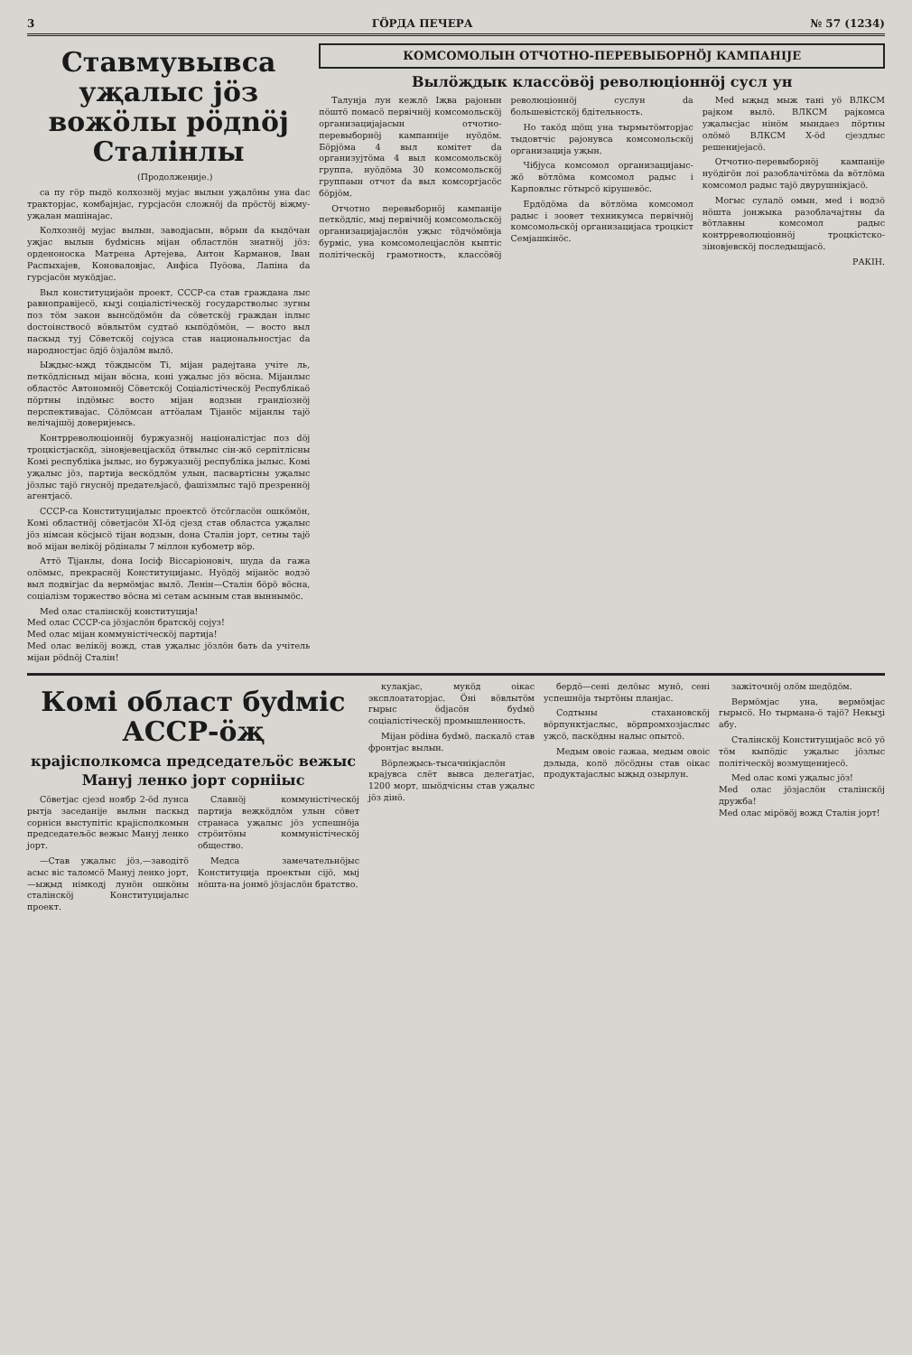3 ГӦРДА ПЕЧЕРА № 57 (1234)
Ставмувывса уҗалыс јӧз вожӧлы рӧдnӧј Сталінлы
(Продолжеңије.)
са пу гӧр пыдӧ колхознӧј мујас вылын уҗалӧны уна dас тракторјас, комбајнјас, гурсјасӧн сложнӧј da прӧстӧј віҗму-уҗалан машінајас.
Колхознӧј мујас вылын, заводјасын, вӧрын da кыдӧчан уҗјас вылын бydміснь мijан областлӧн знатнӧј јӧз: орденоноска Матрена Артејева, Антон Карманов, Іван Распыхајев, Коноваловјас, Анфіса Пуӧова, Лапіна da гурсјасӧн мукӧдјас.
Выл конституцијаӧн проект, СССР-са став граждана лыс равноправіјесӧ, кыӡі соціалістіческӧј государстволыс зугны поз тӧм закон вынсӧдӧмӧн da сӧветскӧј граждан іnлыс dостоінствосӧ вӧвлытӧм судтаӧ кыпӧдӧмӧн, — восто выл паскыд туј Сӧветскӧј сојузса став национальностјас da народностјас ӧдјӧ ӧзјалӧм вылӧ.
Ыҗдыс-ыҗд тӧждысӧм Ті, мijан радејтана учіте ль, петкӧдлісныд мijан вӧсна, коні уҗалыс јӧз вӧсна. Мijанлыс областӧс Автономнӧј Сӧветскӧј Соціалістіческӧј Республікаӧ пӧртны іnдӧмыс восто мijан водзын грандіознӧј перспективајас. Сӧлӧмсан аттӧалам Тіјанӧс мijанлы тајӧ велічајшӧј доверијеысь.
Контрреволюціоннӧј буржуазнӧј націоналістјас поз dӧј троцкістјаскӧд, зіновјевецјаскӧд ӧтвылыс сін-жӧ серпітлісны Комі республіка јылыс, но буржуазнӧј республіка јылыс. Комі уҗалыс јӧз, партија вескӧдлӧм улын, пасвартісны уҗалыс јӧзлыс тајӧ гнуснӧј предатељјасӧ, фашізмлыс тајӧ презреннӧј агентјасӧ.
СССР-са Конституцијалыс проектсӧ ӧтсӧгласӧн ошкӧмӧн, Комі областнӧј сӧветјасӧн XI-ӧд сјезд став областса уҗалыс јӧз німсан кӧсјысӧ тіјан водзын, dона Сталін јорт, сетны тајӧ воӧ мijан велікӧј рӧдіналы 7 міллон кубометр вӧр.
Аттӧ Тіјанлы, dона Іосіф Віссаріоновіч, шуда da гажа олӧмыс, прекраснӧј Конституцијаыс. Нуӧдӧј мijанӧс водзӧ выл подвігјас da вермӧмјас вылӧ. Ленін—Сталін бӧрӧ вӧсна, соціалізм торжество вӧсна мі сетам асыным став выннымӧс.
Мed олас сталінскӧј конституција!
Мed олас СССР-са јӧзјаслӧн братскӧј сојуз!
Мed олас мijан коммуністіческӧј партија!
Мed олас велікӧј вожд, став уҗалыс јӧзлӧн бать da учітель мijан рӧdnӧј Сталін!
КОМСОМОЛЫН ОТЧОТНО-ПЕРЕВЫБОРНӦЈ КАМПАНІЈЕ
Вылӧҗдык классӧвӧј революціоннӧј сусл ун
Талунја лун кежлӧ Іҗва рајонын пӧштӧ помасӧ первічнӧј комсомольскӧј организацијајасын отчотно-перевыборнӧј кампанніје нуӧдӧм. Бӧрјӧма 4 выл комітет da организујтӧма 4 выл комсомольскӧј группа, нуӧдӧма 30 комсомольскӧј группаын отчот da выл комсоргјасӧс бӧрјӧм.
Отчотно перевыборнӧј кампаніје петкӧдліс, мыј первічнӧј комсомольскӧј организацијајаслӧн уҗыс тӧдчӧмӧнја бурміс, уна комсомолецјаслӧн кыптіс політіческӧј грамотность, классӧвӧј революціоннӧј суслун da большевістскӧј бдітельность.
Но такӧд щӧщ уна тырмытӧмторјас тыдовтчіс рајонувса комсомольскӧј организација уҗын.
Чібјуса комсомол организацијаыс-жӧ вӧтлӧма комсомол радыс і Карповлыс гӧтырсӧ кірушевӧс.
Ердӧдӧма da вӧтлӧма комсомол радыс і зоовет техникумса первічнӧј комсомольскӧј организацијаса троцкіст Семјашкінӧс.
Мed ыҗыд мыж тані уӧ ВЛКСМ рајком вылӧ. ВЛКСМ рајкомса уҗалысјас нінӧм мындаез пӧртны олӧмӧ ВЛКСМ X-ӧd сјездлыс решенијејасӧ.
Отчотно-перевыборнӧј кампаніје нуӧдігӧн лоі разоблачітӧма da вӧтлӧма комсомол радыс тајӧ двурушнікјасӧ.
Могыс сулалӧ омын, мed і водзӧ нӧшта јонжыка разоблачајтны da вӧтлавны комсомол радыс контрреволюціоннӧј троцкістско-зіновјевскӧј последышјасӧ.
РАКІН.
Комі област бydміс АССР-ӧҗ
крајісполкомса председатељӧс вежыс Мануј ленко јорт сорнііыс
Сӧветјас сјезd ноябр 2-ӧd лунса рытја заседаніје вылын паскыд сорнісн выступітіс крајісполкомын председатељӧс вежыс Мануј ленко јорт.
—Став уҗалыс јӧз,—заводітӧ асыс віс таломсӧ Мануј ленко јорт,—ыҗыд німкодј лунӧн ошкӧны сталінскӧј Конституцијалыс проект.
Славнӧј коммуністіческӧј партија веҗкӧдлӧм улын сӧвет странаса уҗалыс јӧз успешнӧја стрӧитӧны коммуністіческӧј общество.
Meдса замечательнӧјыс Конституција проектын сіјӧ, мыј нӧшта-на јонмӧ јӧзјаслӧн братство.
кулакјас, мукӧд оікас эксплоататорјас. Ӧні вӧвлытӧм гырыс ӧdјасӧн бydмӧ соціалістіческӧј промышленность.
Мijан рӧdіна бydмӧ, паскалӧ став фронтјас вылын.
Вӧрлеҗысь-тысачнікјаслӧн крајувса слёт вывса делегатјас, 1200 морт, шыӧдчісны став уҗалыс јӧз дінӧ.
бердӧ—сені делӧыс мунӧ, сені успешнӧја тыртӧны планјас.
Содтыны стахановскӧј вӧрпунктјаслыс, вӧрпромхозјаслыс уҗсӧ, паскӧдны налыс опытсӧ.
Медым овоіс гажаа, медым овоіс дэлыда, колӧ лӧсӧдны став оікас продуктајаслыс ыҗыд озырлун.
зажіточнӧј олӧм шедӧдӧм.
Вермӧмјас уна, вермӧмјас гырысӧ. Но тырмана-ӧ тајӧ? Некыӡі абу.
Сталінскӧј Конституцијаӧс всӧ уӧ тӧм кыпӧдіс уҗалыс јӧзлыс політіческӧј возмущенијесӧ.
Мed олас комі уҗалыс јӧз!
Мed олас јӧзјаслӧн сталінскӧј дружба!
Мed олас мірӧвӧј вожд Сталін јорт!